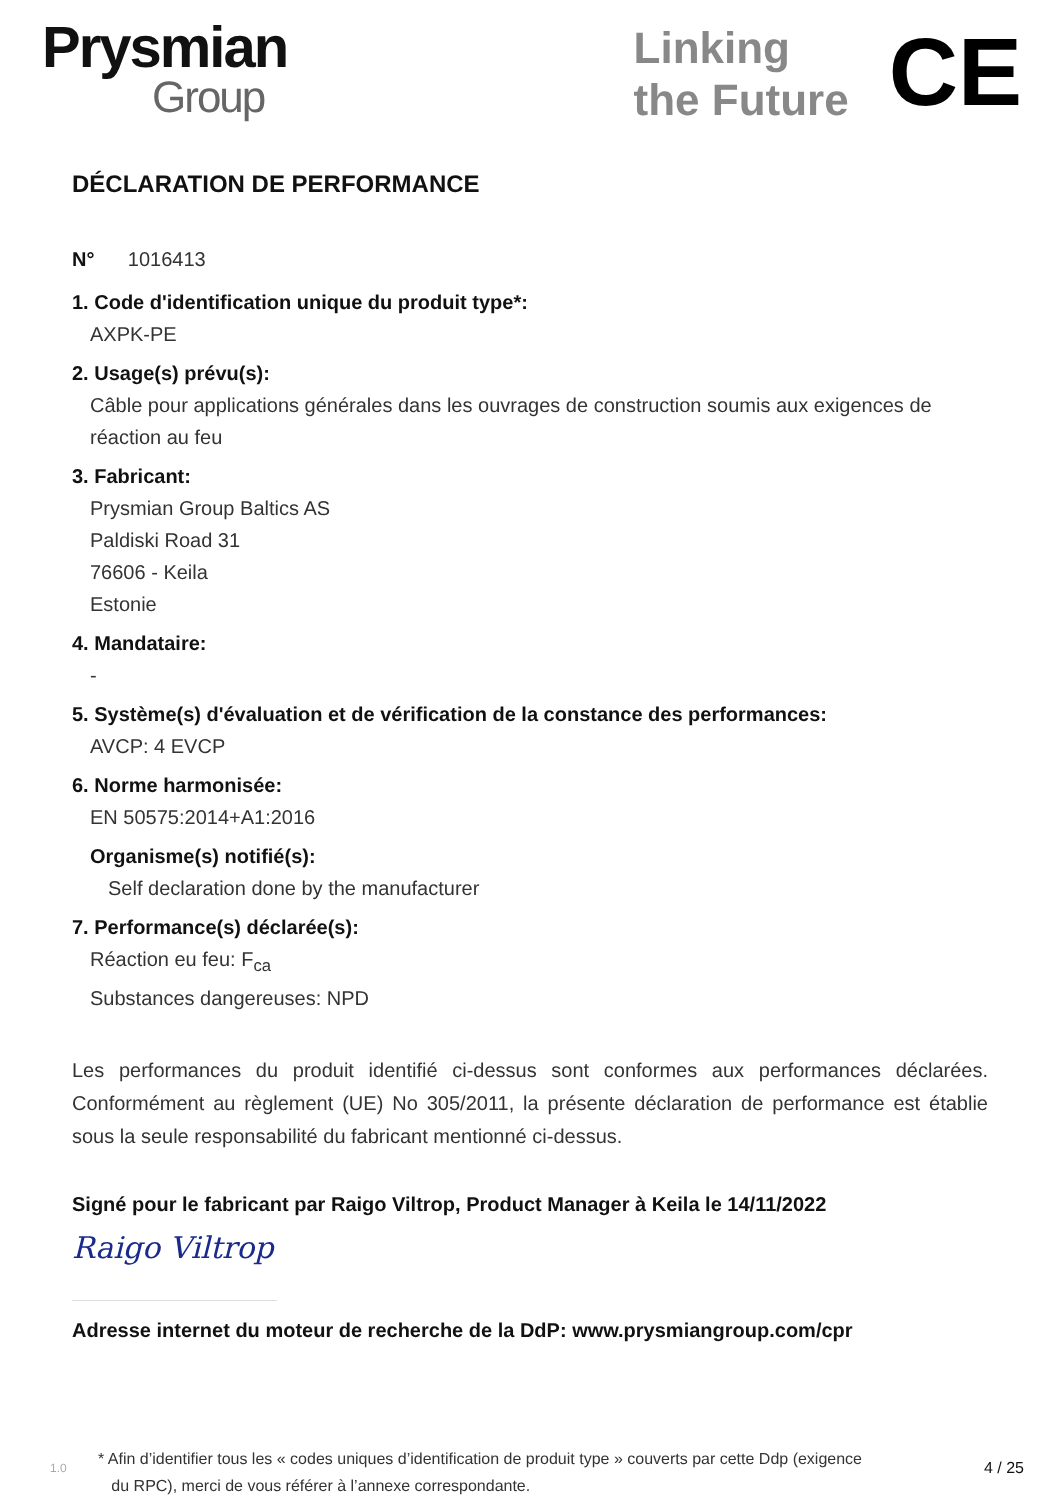Prysmian
Group
Linking
the Future
CE
DÉCLARATION DE PERFORMANCE
N° 1016413
1. Code d'identification unique du produit type*:
AXPK-PE
2. Usage(s) prévu(s):
Câble pour applications générales dans les ouvrages de construction soumis aux exigences de réaction au feu
3. Fabricant:
Prysmian Group Baltics AS
Paldiski Road 31
76606 - Keila
Estonie
4. Mandataire:
-
5. Système(s) d'évaluation et de vérification de la constance des performances:
AVCP: 4 EVCP
6. Norme harmonisée:
EN 50575:2014+A1:2016
Organisme(s) notifié(s):
Self declaration done by the manufacturer
7. Performance(s) déclarée(s):
Réaction eu feu: F<sub>ca</sub>
Substances dangereuses: NPD
Les performances du produit identifié ci-dessus sont conformes aux performances déclarées. Conformément au règlement (UE) No 305/2011, la présente déclaration de performance est établie sous la seule responsabilité du fabricant mentionné ci-dessus.
Signé pour le fabricant par Raigo Viltrop, Product Manager à Keila le 14/11/2022
Raigo Viltrop
Adresse internet du moteur de recherche de la DdP: www.prysmiangroup.com/cpr
1.0
* Afin d’identifier tous les « codes uniques d’identification de produit type » couverts par cette Ddp (exigence
du RPC), merci de vous référer à l’annexe correspondante.
4 / 25